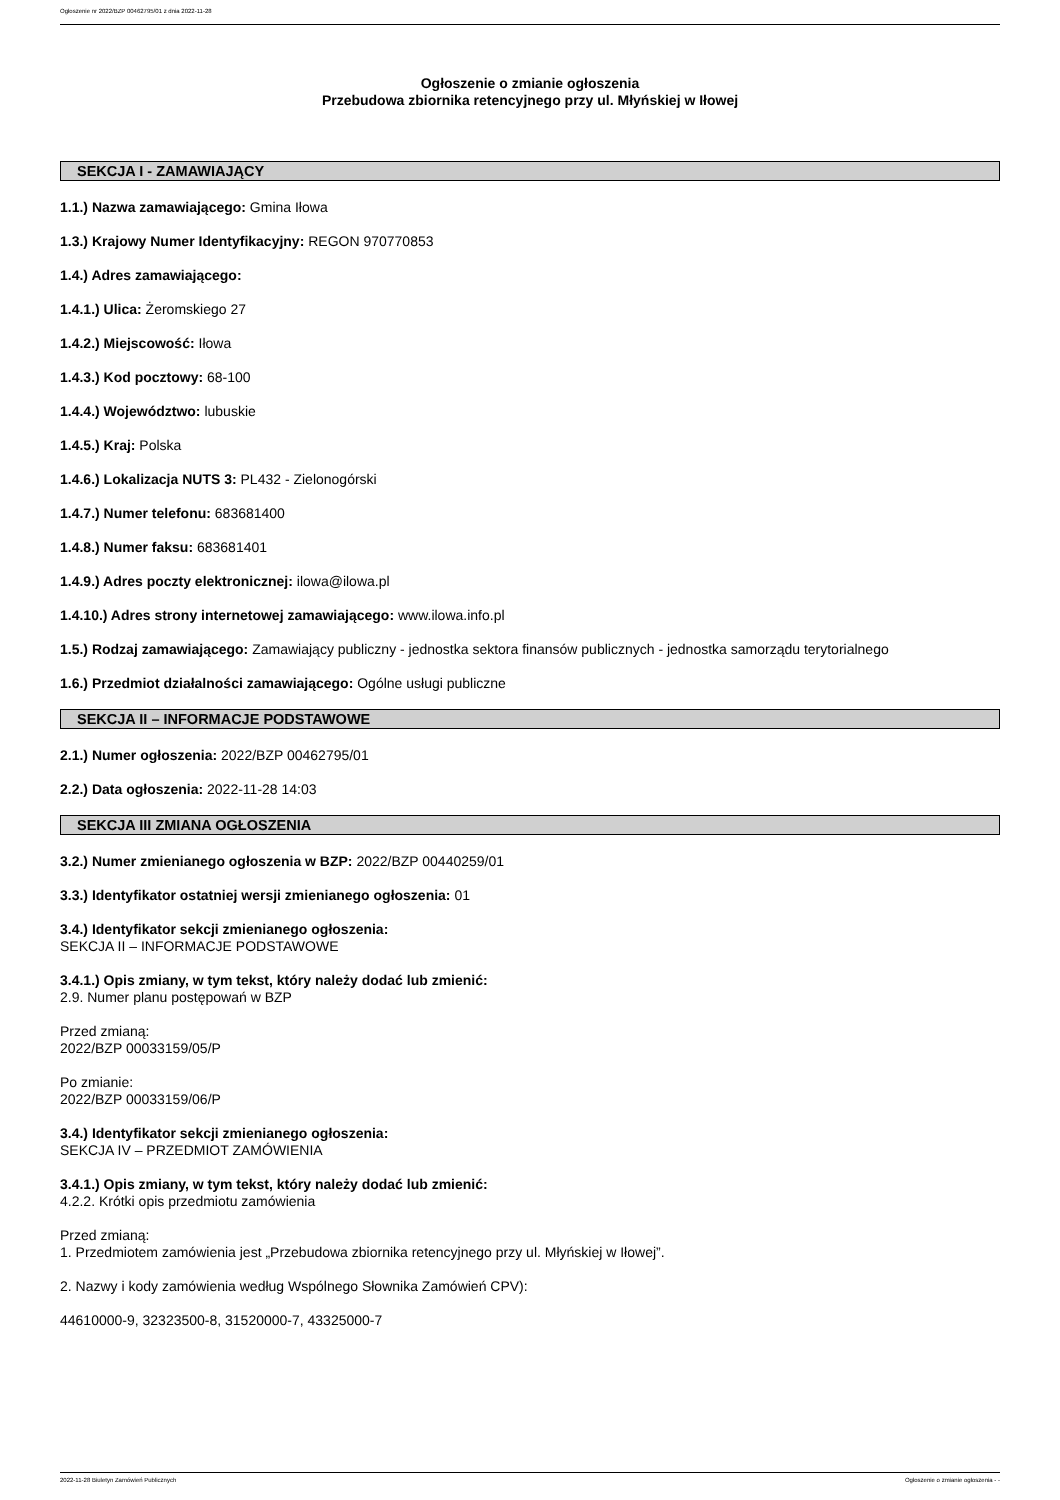Ogłoszenie nr 2022/BZP 00462795/01 z dnia 2022-11-28
Ogłoszenie o zmianie ogłoszenia
Przebudowa zbiornika retencyjnego przy ul. Młyńskiej w Iłowej
SEKCJA I - ZAMAWIAJĄCY
1.1.) Nazwa zamawiającego: Gmina Iłowa
1.3.) Krajowy Numer Identyfikacyjny: REGON 970770853
1.4.) Adres zamawiającego:
1.4.1.) Ulica: Żeromskiego 27
1.4.2.) Miejscowość: Iłowa
1.4.3.) Kod pocztowy: 68-100
1.4.4.) Województwo: lubuskie
1.4.5.) Kraj: Polska
1.4.6.) Lokalizacja NUTS 3: PL432 - Zielonogórski
1.4.7.) Numer telefonu: 683681400
1.4.8.) Numer faksu: 683681401
1.4.9.) Adres poczty elektronicznej: ilowa@ilowa.pl
1.4.10.) Adres strony internetowej zamawiającego: www.ilowa.info.pl
1.5.) Rodzaj zamawiającego: Zamawiający publiczny - jednostka sektora finansów publicznych - jednostka samorządu terytorialnego
1.6.) Przedmiot działalności zamawiającego: Ogólne usługi publiczne
SEKCJA II – INFORMACJE PODSTAWOWE
2.1.) Numer ogłoszenia: 2022/BZP 00462795/01
2.2.) Data ogłoszenia: 2022-11-28 14:03
SEKCJA III ZMIANA OGŁOSZENIA
3.2.) Numer zmienianego ogłoszenia w BZP: 2022/BZP 00440259/01
3.3.) Identyfikator ostatniej wersji zmienianego ogłoszenia: 01
3.4.) Identyfikator sekcji zmienianego ogłoszenia:
SEKCJA II – INFORMACJE PODSTAWOWE
3.4.1.) Opis zmiany, w tym tekst, który należy dodać lub zmienić:
2.9. Numer planu postępowań w BZP
Przed zmianą:
2022/BZP 00033159/05/P
Po zmianie:
2022/BZP 00033159/06/P
3.4.) Identyfikator sekcji zmienianego ogłoszenia:
SEKCJA IV – PRZEDMIOT ZAMÓWIENIA
3.4.1.) Opis zmiany, w tym tekst, który należy dodać lub zmienić:
4.2.2. Krótki opis przedmiotu zamówienia
Przed zmianą:
1. Przedmiotem zamówienia jest „Przebudowa zbiornika retencyjnego przy ul. Młyńskiej w Iłowej”.
2. Nazwy i kody zamówienia według Wspólnego Słownika Zamówień CPV):
44610000-9, 32323500-8, 31520000-7, 43325000-7
2022-11-28 Biuletyn Zamówień Publicznych Ogłoszenie o zmianie ogłoszenia - -